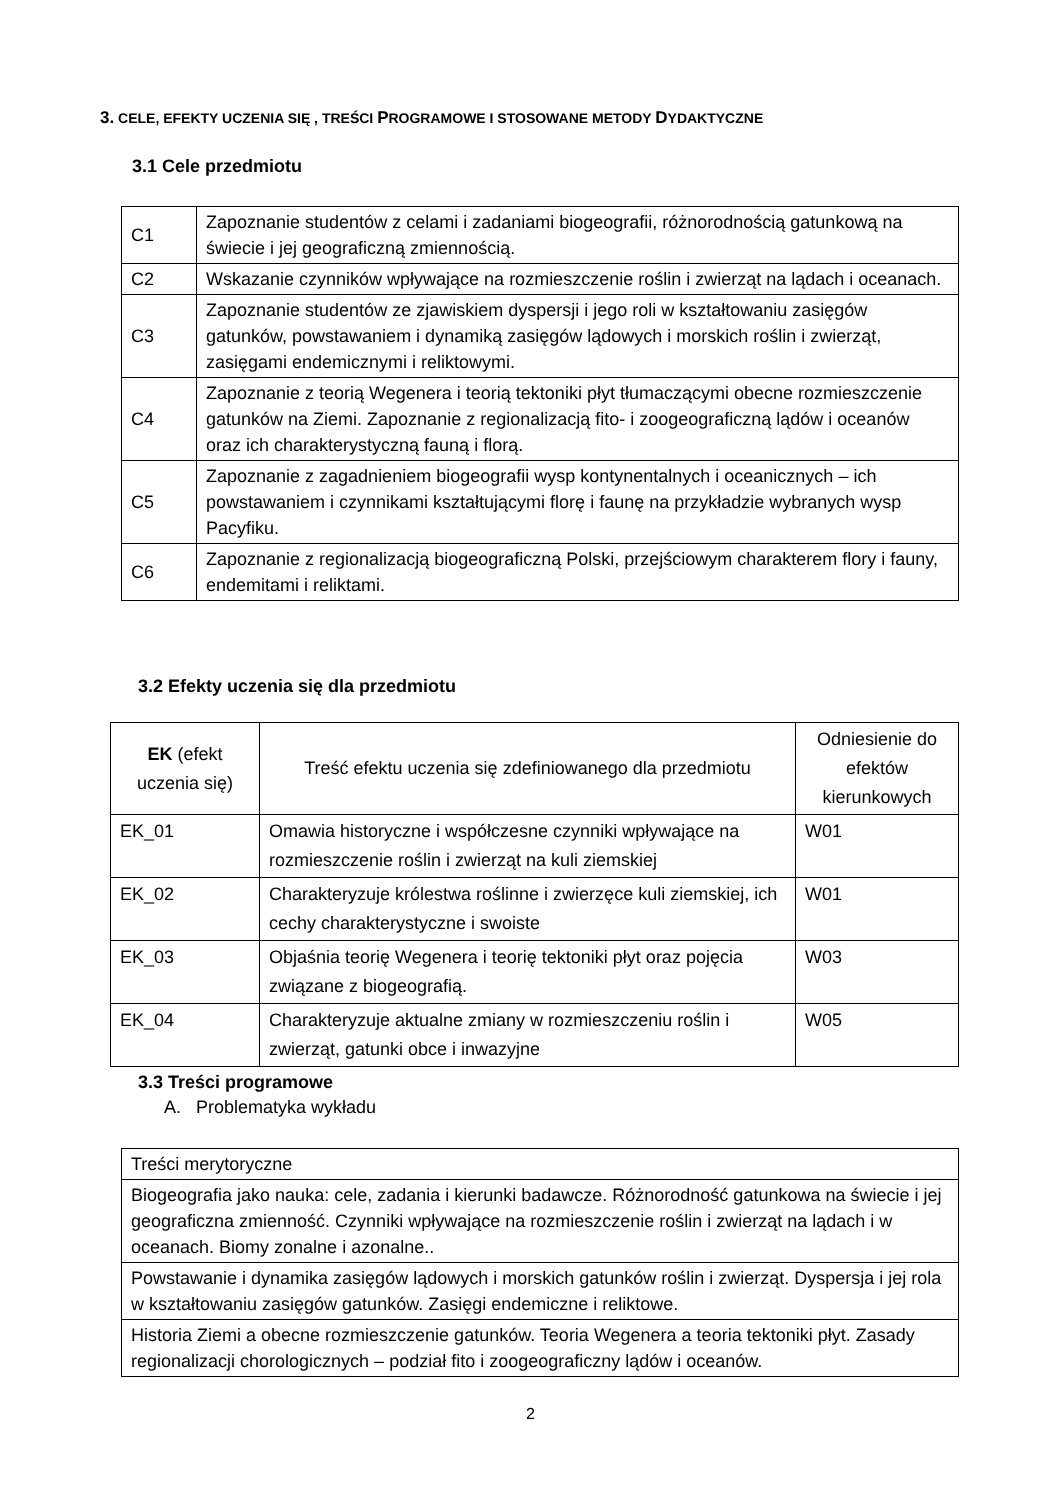3. CELE, EFEKTY UCZENIA SIĘ , TREŚCI PROGRAMOWE I STOSOWANE METODY DYDAKTYCZNE
3.1 Cele przedmiotu
| C1 | Zapoznanie studentów z celami i zadaniami biogeografii, różnorodnością gatunkową na świecie i jej geograficzną zmiennością. |
| C2 | Wskazanie czynników wpływające na rozmieszczenie roślin i zwierząt na lądach i oceanach. |
| C3 | Zapoznanie studentów ze zjawiskiem dyspersji i jego roli w kształtowaniu zasięgów gatunków, powstawaniem i dynamiką zasięgów lądowych i morskich roślin i zwierząt, zasięgami endemicznymi i reliktowymi. |
| C4 | Zapoznanie z teorią Wegenera i teorią tektoniki płyt tłumaczącymi obecne rozmieszczenie gatunków na Ziemi. Zapoznanie z regionalizacją fito- i zoogeograficzną lądów i oceanów oraz ich charakterystyczną fauną i florą. |
| C5 | Zapoznanie z zagadnieniem biogeografii wysp kontynentalnych i oceanicznych – ich powstawaniem i czynnikami kształtującymi florę i faunę na przykładzie wybranych wysp Pacyfiku. |
| C6 | Zapoznanie z regionalizacją biogeograficzną Polski, przejściowym charakterem flory i fauny, endemitami i reliktami. |
3.2 Efekty uczenia się dla przedmiotu
| EK (efekt uczenia się) | Treść efektu uczenia się zdefiniowanego dla przedmiotu | Odniesienie do efektów kierunkowych |
| --- | --- | --- |
| EK_01 | Omawia historyczne i współczesne czynniki wpływające na rozmieszczenie roślin i zwierząt na kuli ziemskiej | W01 |
| EK_02 | Charakteryzuje królestwa roślinne i zwierzęce kuli ziemskiej, ich cechy charakterystyczne i swoiste | W01 |
| EK_03 | Objaśnia teorię Wegenera i teorię tektoniki płyt oraz pojęcia związane z biogeografią. | W03 |
| EK_04 | Charakteryzuje aktualne zmiany w rozmieszczeniu roślin i zwierząt, gatunki obce i inwazyjne | W05 |
3.3 Treści programowe
A. Problematyka wykładu
| Treści merytoryczne |
| Biogeografia jako nauka: cele, zadania i kierunki badawcze. Różnorodność gatunkowa na świecie i jej geograficzna zmienność. Czynniki wpływające na rozmieszczenie roślin i zwierząt na lądach i w oceanach. Biomy zonalne i azonalne.. |
| Powstawanie i dynamika zasięgów lądowych i morskich gatunków roślin i zwierząt. Dyspersja i jej rola w kształtowaniu zasięgów gatunków. Zasięgi endemiczne i reliktowe. |
| Historia Ziemi a obecne rozmieszczenie gatunków. Teoria Wegenera a teoria tektoniki płyt. Zasady regionalizacji chorologicznych – podział fito i zoogeograficzny lądów i oceanów. |
2